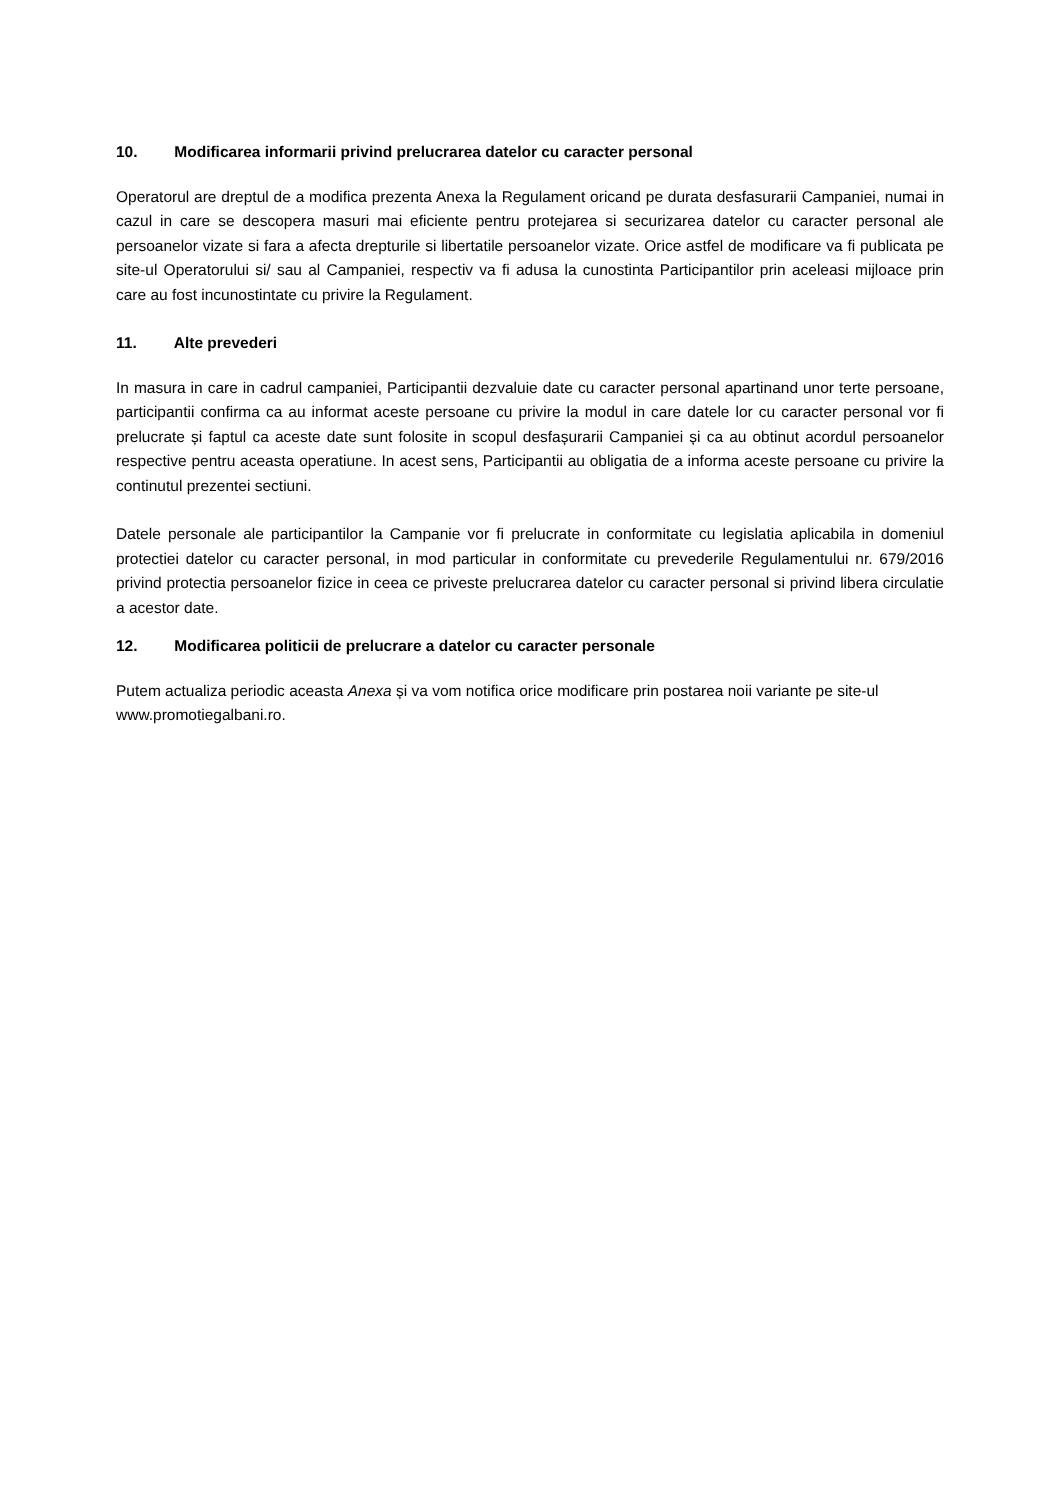10. Modificarea informarii privind prelucrarea datelor cu caracter personal
Operatorul are dreptul de a modifica prezenta Anexa la Regulament oricand pe durata desfasurarii Campaniei, numai in cazul in care se descopera masuri mai eficiente pentru protejarea si securizarea datelor cu caracter personal ale persoanelor vizate si fara a afecta drepturile si libertatile persoanelor vizate. Orice astfel de modificare va fi publicata pe site-ul Operatorului si/ sau al Campaniei, respectiv va fi adusa la cunostinta Participantilor prin aceleasi mijloace prin care au fost incunostintate cu privire la Regulament.
11. Alte prevederi
In masura in care in cadrul campaniei, Participantii dezvaluie date cu caracter personal apartinand unor terte persoane, participantii confirma ca au informat aceste persoane cu privire la modul in care datele lor cu caracter personal vor fi prelucrate și faptul ca aceste date sunt folosite in scopul desfașurarii Campaniei și ca au obtinut acordul persoanelor respective pentru aceasta operatiune. In acest sens, Participantii au obligatia de a informa aceste persoane cu privire la continutul prezentei sectiuni.
Datele personale ale participantilor la Campanie vor fi prelucrate in conformitate cu legislatia aplicabila in domeniul protectiei datelor cu caracter personal, in mod particular in conformitate cu prevederile Regulamentului nr. 679/2016 privind protectia persoanelor fizice in ceea ce priveste prelucrarea datelor cu caracter personal si privind libera circulatie a acestor date.
12. Modificarea politicii de prelucrare a datelor cu caracter personale
Putem actualiza periodic aceasta Anexa și va vom notifica orice modificare prin postarea noii variante pe site-ul www.promotiegalbani.ro.